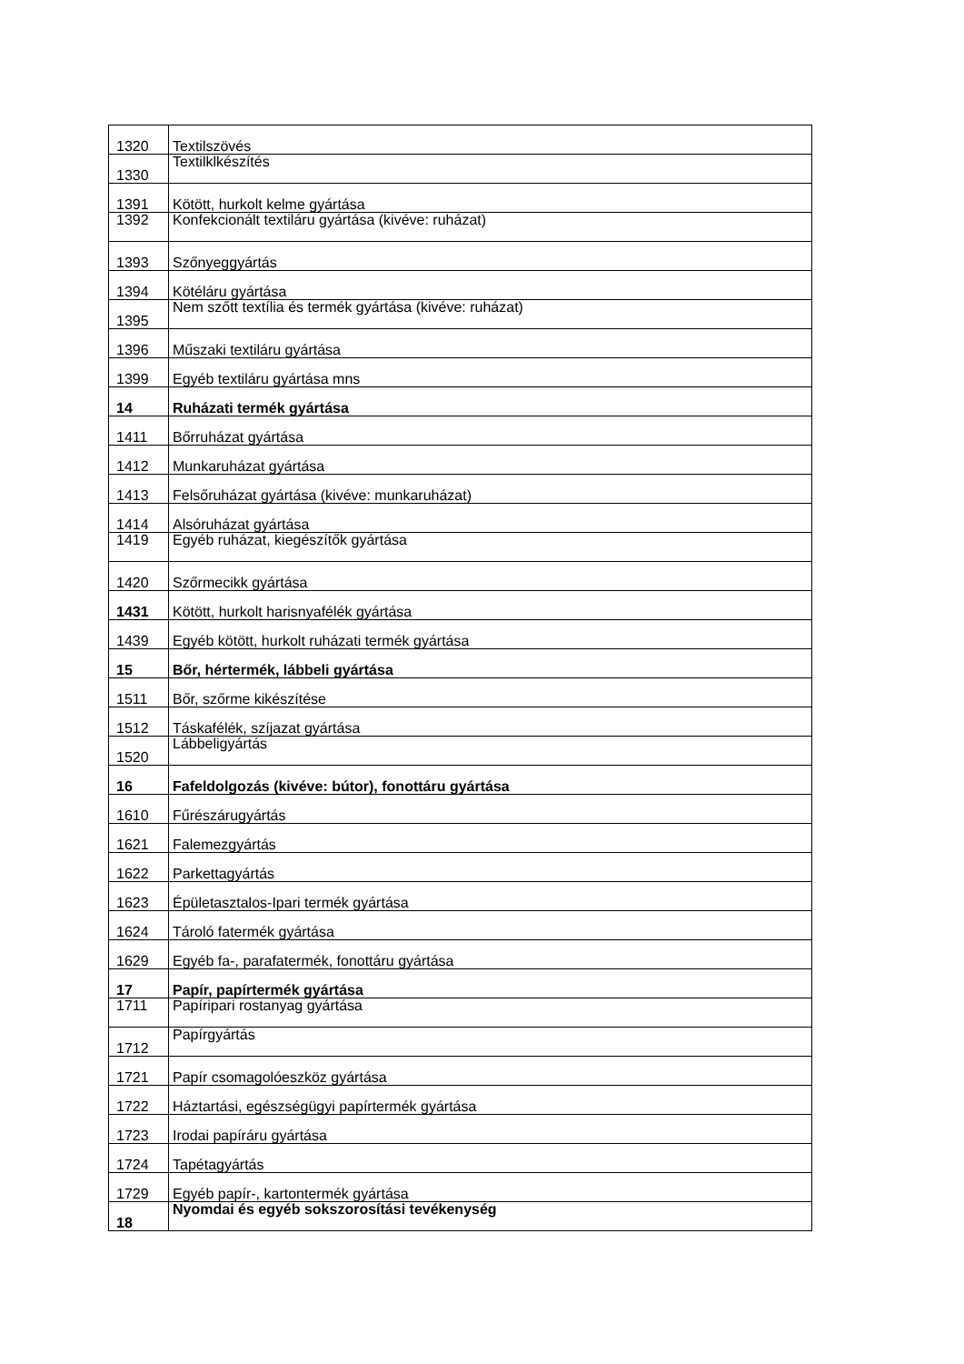| 1320 | Textilszövés |
| 1330 | Textilklkészítés |
| 1391 | Kötött, hurkolt kelme gyártása |
| 1392 | Konfekcionált textiláru gyártása (kivéve: ruházat) |
| 1393 | Szőnyeggyártás |
| 1394 | Kötéláru gyártása |
| 1395 | Nem szőtt textília és termék gyártása (kivéve: ruházat) |
| 1396 | Műszaki textiláru gyártása |
| 1399 | Egyéb textiláru gyártása mns |
| 14 | Ruházati termék gyártása |
| 1411 | Bőrruházat gyártása |
| 1412 | Munkaruházat gyártása |
| 1413 | Felsőruházat gyártása (kivéve: munkaruházat) |
| 1414 | Alsóruházat gyártása |
| 1419 | Egyéb ruházat, kiegészítők gyártása |
| 1420 | Szőrmecikk gyártása |
| 1431 | Kötött, hurkolt harisnyafélék gyártása |
| 1439 | Egyéb kötött, hurkolt ruházati termék gyártása |
| 15 | Bőr, hértermék, lábbeli gyártása |
| 1511 | Bőr, szőrme kikészítése |
| 1512 | Táskafélék, szíjazat gyártása |
| 1520 | Lábbeligyártás |
| 16 | Fafeldolgozás (kivéve: bútor), fonottáru gyártása |
| 1610 | Fűrészárugyártás |
| 1621 | Falemezgyártás |
| 1622 | Parkettagyártás |
| 1623 | Épületasztalos-Ipari termék gyártása |
| 1624 | Tároló fatermék gyártása |
| 1629 | Egyéb fa-, parafatermék, fonottáru gyártása |
| 17 | Papír, papírtermék gyártása |
| 1711 | Papíripari rostanyag gyártása |
| 1712 | Papírgyártás |
| 1721 | Papír csomagolóeszköz gyártása |
| 1722 | Háztartási, egészségügyi papírtermék gyártása |
| 1723 | Irodai papíráru gyártása |
| 1724 | Tapétagyártás |
| 1729 | Egyéb papír-, kartontermék gyártása |
| 18 | Nyomdai és egyéb sokszorosítási tevékenység |